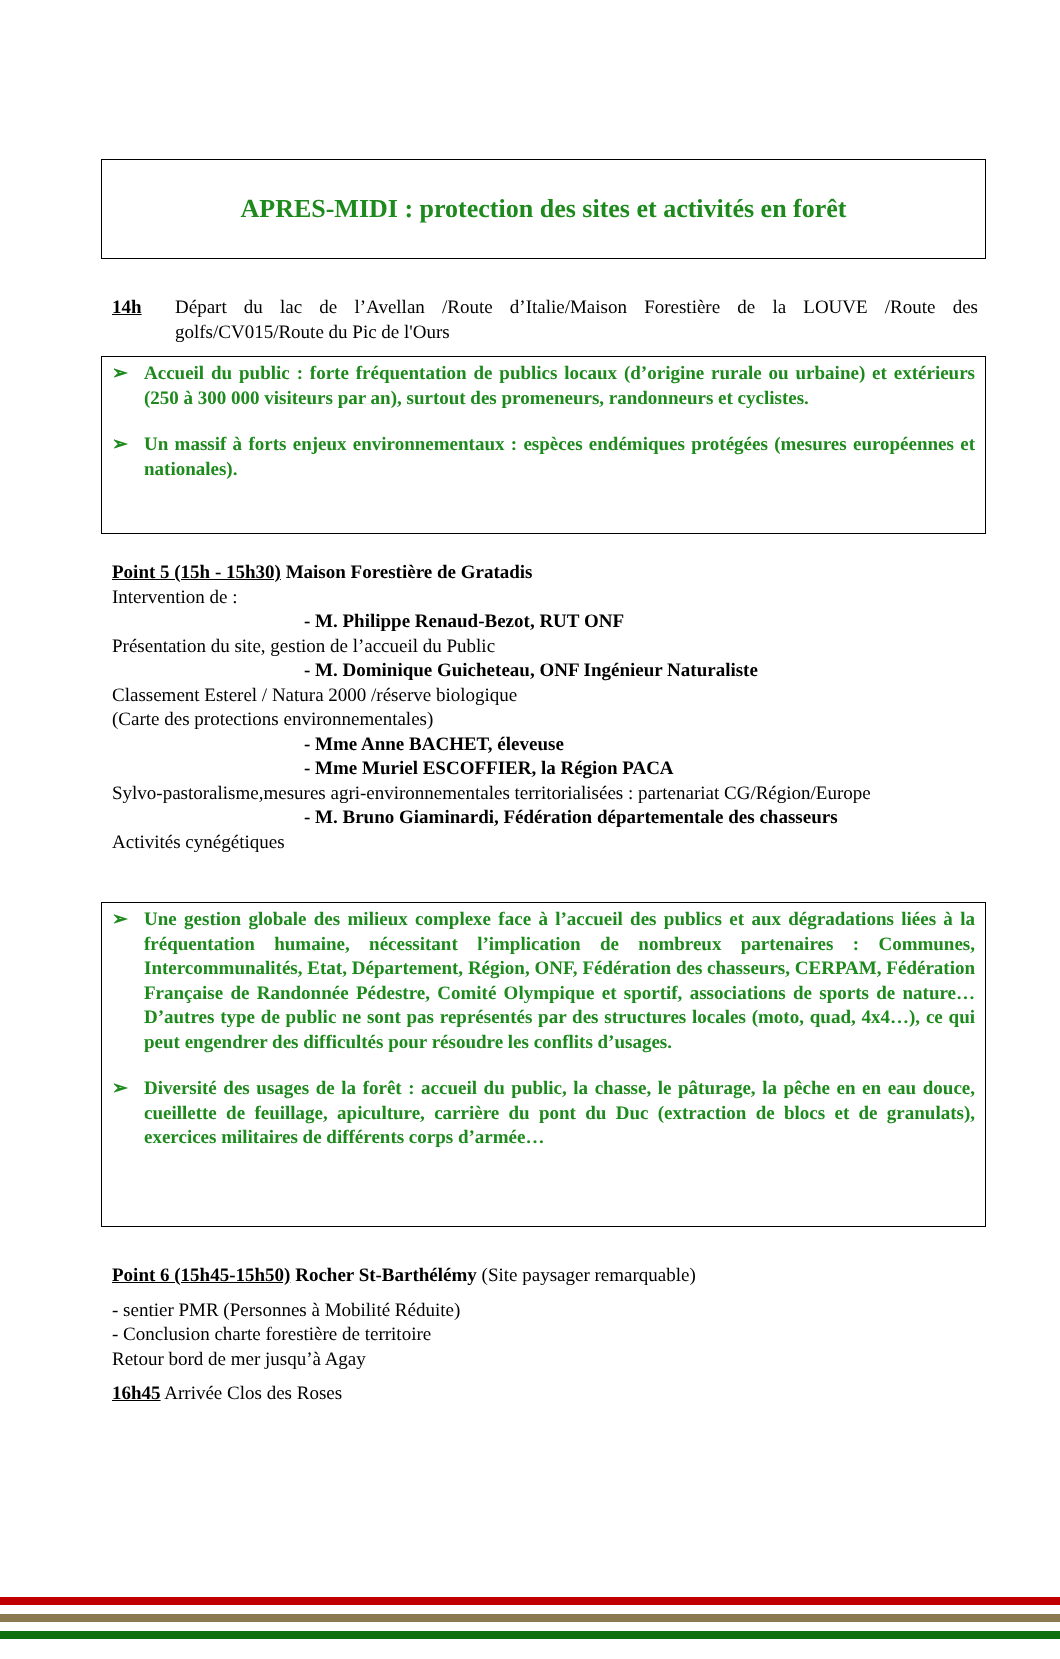APRES-MIDI : protection des sites et activités en forêt
14h Départ du lac de l’Avellan /Route d’Italie/Maison Forestière de la LOUVE /Route des golfs/CV015/Route du Pic de l'Ours
➢ Accueil du public : forte fréquentation de publics locaux (d’origine rurale ou urbaine) et extérieurs (250 à 300 000 visiteurs par an), surtout des promeneurs, randonneurs et cyclistes.
➢ Un massif à forts enjeux environnementaux : espèces endémiques protégées (mesures européennes et nationales).
Point 5 (15h - 15h30) Maison Forestière de Gratadis
Intervention de :
- M. Philippe Renaud-Bezot, RUT ONF
Présentation du site, gestion de l’accueil du Public
- M. Dominique Guicheteau, ONF Ingénieur Naturaliste
Classement Esterel / Natura 2000 /réserve biologique
(Carte des protections environnementales)
- Mme Anne BACHET, éleveuse
- Mme Muriel ESCOFFIER, la Région PACA
Sylvo-pastoralisme,mesures agri-environnementales territorialisées : partenariat CG/Région/Europe
- M. Bruno Giaminardi, Fédération départementale des chasseurs
Activités cynégétiques
➢ Une gestion globale des milieux complexe face à l’accueil des publics et aux dégradations liées à la fréquentation humaine, nécessitant l’implication de nombreux partenaires : Communes, Intercommunalités, Etat, Département, Région, ONF, Fédération des chasseurs, CERPAM, Fédération Française de Randonnée Pédestre, Comité Olympique et sportif, associations de sports de nature…D’autres type de public ne sont pas représentés par des structures locales (moto, quad, 4x4…), ce qui peut engendrer des difficultés pour résoudre les conflits d’usages.
➢ Diversité des usages de la forêt : accueil du public, la chasse, le pâturage, la pêche en en eau douce, cueillette de feuillage, apiculture, carrière du pont du Duc (extraction de blocs et de granulats), exercices militaires de différents corps d’armée…
Point 6 (15h45-15h50) Rocher St-Barthélémy (Site paysager remarquable)
- sentier PMR (Personnes à Mobilité Réduite)
- Conclusion charte forestière de territoire
Retour bord de mer jusqu’à Agay
16h45 Arrivée Clos des Roses